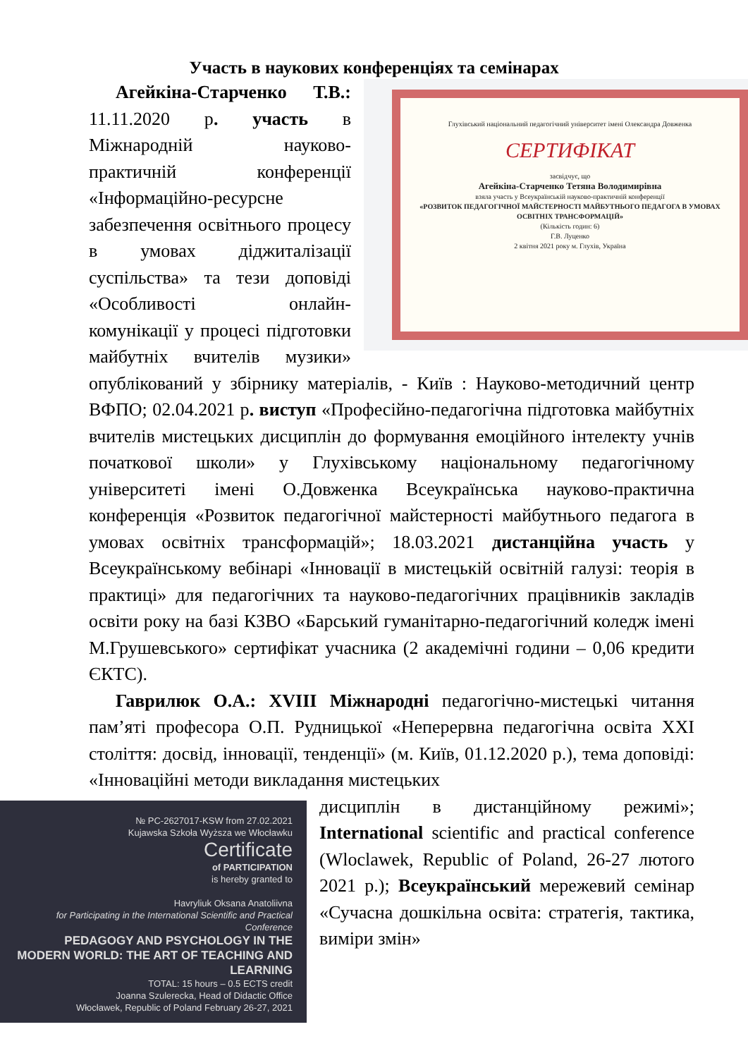Участь в наукових конференціях та семінарах
Глухівський національний педагогічний університет імені Олександра Довженка
СЕРТИФІКАТ
засвідчує, що
Агейкіна-Старченко Тетяна Володимирівна
взяла участь у Всеукраїнській науково-практичній конференції
«РОЗВИТОК ПЕДАГОГІЧНОЇ МАЙСТЕРНОСТІ МАЙБУТНЬОГО ПЕДАГОГА В УМОВАХ ОСВІТНІХ ТРАНСФОРМАЦІЙ»
(Кількість годин: 6)
Г.В. Луценко
2 квітня 2021 року м. Глухів, Україна
Агейкіна-Старченко Т.В.: 11.11.2020 р. участь в Міжнародній науково-практичній конференції «Інформаційно-ресурсне забезпечення освітнього процесу в умовах діджиталізації суспільства» та тези доповіді «Особливості онлайн-комунікації у процесі підготовки майбутніх вчителів музики» опублікований у збірнику матеріалів, - Київ : Науково-методичний центр ВФПО; 02.04.2021 р. виступ «Професійно-педагогічна підготовка майбутніх вчителів мистецьких дисциплін до формування емоційного інтелекту учнів початкової школи» у Глухівському національному педагогічному університеті імені О.Довженка Всеукраїнська науково-практична конференція «Розвиток педагогічної майстерності майбутнього педагога в умовах освітніх трансформацій»; 18.03.2021 дистанційна участь у Всеукраїнському вебінарі «Інновації в мистецькій освітній галузі: теорія в практиці» для педагогічних та науково-педагогічних працівників закладів освіти року на базі КЗВО «Барський гуманітарно-педагогічний коледж імені М.Грушевського» сертифікат учасника (2 академічні години – 0,06 кредити ЄКТС).
Гаврилюк О.А.: XVIII Міжнародні педагогічно-мистецькі читання пам’яті професора О.П. Рудницької «Неперервна педагогічна освіта XXI століття: досвід, інновації, тенденції» (м. Київ, 01.12.2020 р.), тема доповіді: «Інноваційні методи викладання мистецьких
№ PC-2627017-KSW from 27.02.2021
Kujawska Szkoła Wyższa we Włocławku
Certificate
of PARTICIPATION
is hereby granted to
Havryliuk Oksana Anatoliivna
for Participating in the International Scientific and Practical Conference
PEDAGOGY AND PSYCHOLOGY IN THE MODERN WORLD: THE ART OF TEACHING AND LEARNING
TOTAL: 15 hours – 0.5 ECTS credit
Joanna Szulerecka, Head of Didactic Office
Włocławek, Republic of Poland February 26-27, 2021
дисциплін в дистанційному режимі»; International scientific and practical conference (Wloclawek, Republic of Poland, 26-27 лютого 2021 р.); Всеукраїнський мережевий семінар «Сучасна дошкільна освіта: стратегія, тактика, виміри змін»